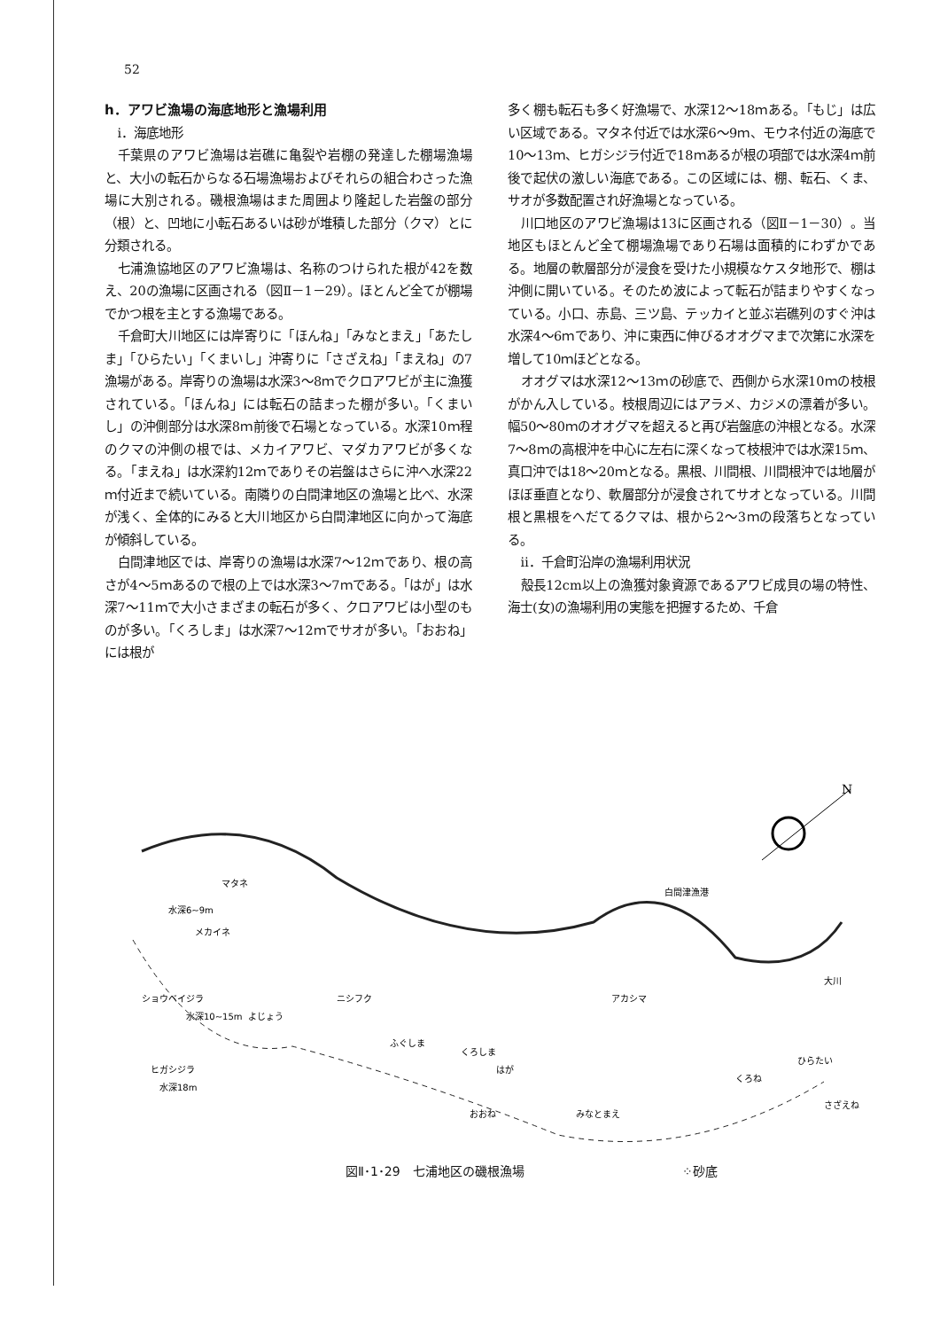52
h．アワビ漁場の海底地形と漁場利用
ⅰ．海底地形
千葉県のアワビ漁場は岩礁に亀裂や岩棚の発達した棚場漁場と、大小の転石からなる石場漁場およびそれらの組合わさった漁場に大別される。磯根漁場はまた周囲より隆起した岩盤の部分（根）と、凹地に小転石あるいは砂が堆積した部分（クマ）とに分類される。
七浦漁協地区のアワビ漁場は、名称のつけられた根が42を数え、20の漁場に区画される（図Ⅱ－1－29）。ほとんど全てが棚場でかつ根を主とする漁場である。
千倉町大川地区には岸寄りに「ほんね」「みなとまえ」「あたしま」「ひらたい」「くまいし」沖寄りに「さざえね」「まえね」の7漁場がある。岸寄りの漁場は水深3～8ｍでクロアワビが主に漁獲されている。「ほんね」には転石の詰まった棚が多い。「くまいし」の沖側部分は水深8ｍ前後で石場となっている。水深10ｍ程のクマの沖側の根では、メカイアワビ、マダカアワビが多くなる。「まえね」は水深約12ｍでありその岩盤はさらに沖へ水深22ｍ付近まで続いている。南隣りの白間津地区の漁場と比べ、水深が浅く、全体的にみると大川地区から白間津地区に向かって海底が傾斜している。
白間津地区では、岸寄りの漁場は水深7～12ｍであり、根の高さが4～5ｍあるので根の上では水深3～7ｍである。「はが」は水深7～11ｍで大小さまざまの転石が多く、クロアワビは小型のものが多い。「くろしま」は水深7～12ｍでサオが多い。「おおね」には根が
多く棚も転石も多く好漁場で、水深12～18ｍある。「もじ」は広い区域である。マタネ付近では水深6～9ｍ、モウネ付近の海底で10～13ｍ、ヒガシジラ付近で18ｍあるが根の項部では水深4ｍ前後で起伏の激しい海底である。この区域には、棚、転石、くま、サオが多数配置され好漁場となっている。
川口地区のアワビ漁場は13に区画される（図Ⅱ－1－30）。当地区もほとんど全て棚場漁場であり石場は面積的にわずかである。地層の軟層部分が浸食を受けた小規模なケスタ地形で、棚は沖側に開いている。そのため波によって転石が詰まりやすくなっている。小口、赤島、三ツ島、テッカイと並ぶ岩礁列のすぐ沖は水深4～6ｍであり、沖に東西に伸びるオオグマまで次第に水深を増して10ｍほどとなる。
オオグマは水深12～13ｍの砂底で、西側から水深10ｍの枝根がかん入している。枝根周辺にはアラメ、カジメの漂着が多い。幅50～80ｍのオオグマを超えると再び岩盤底の沖根となる。水深7～8ｍの高根沖を中心に左右に深くなって枝根沖では水深15ｍ、真口沖では18～20ｍとなる。黒根、川間根、川間根沖では地層がほぼ垂直となり、軟層部分が浸食されてサオとなっている。川間根と黒根をへだてるクマは、根から2～3ｍの段落ちとなっている。
ⅱ．千倉町沿岸の漁場利用状況
殻長12cm以上の漁獲対象資源であるアワビ成貝の場の特性、海士(女)の漁場利用の実態を把握するため、千倉
N
マタネ
水深6~9m
メカイネ
ショウベイジラ
水深10~15m
ヒガシジラ
水深18m
よじょう
ニシフク
ふぐしま
くろしま
はが
おおね
みなとまえ
アカシマ
白間津漁港
くろね
ひらたい
大川
さざえね
図Ⅱ･1･29　七浦地区の磯根漁場 ⁘砂底